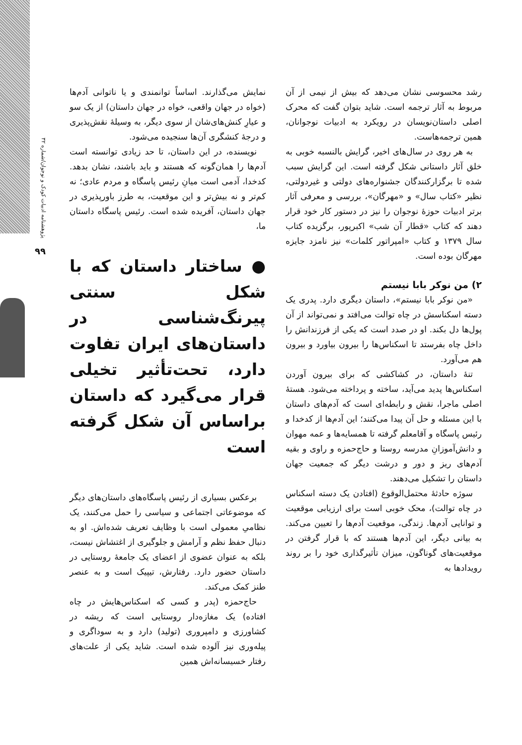پژوهشنامه ادبیات کودک و نوجوان/شماره ۳۲
۹۹
رشد محسوسی نشان می‌دهد که بیش از نیمی از آن مربوط به آثار ترجمه است. شاید بتوان گفت که محرک اصلی داستان‌نویسان در رویکرد به ادبیات نوجوانان، همین ترجمه‌هاست.
به هر روی در سال‌های اخیر، گرایش بالنسبه خوبی به خلق آثار داستانی شکل گرفته است. این گرایش سبب شده تا برگزارکنندگان جشنواره‌های دولتی و غیردولتی، نظیر «کتاب سال» و «مهرگان»، بررسی و معرفی آثار برتر ادبیات حوزهٔ نوجوان را نیز در دستور کار خود قرار دهند که کتاب «قطار آن شب» اکبرپور، برگزیده کتاب سال ۱۳۷۹ و کتاب «امپراتور کلمات» نیز نامزد جایزه مهرگان بوده است.
۲) من نوکر بابا نیستم
«من نوکر بابا نیستم»، داستان دیگری دارد. پدری یک دسته اسکناسش در چاه توالت می‌افتد و نمی‌تواند از آن پول‌ها دل بکند. او در صدد است که یکی از فرزندانش را داخل چاه بفرستد تا اسکناس‌ها را بیرون بیاورد و بیرون هم می‌آورد.
تنهٔ داستان، در کشاکشی که برای بیرون آوردن اسکناس‌ها پدید می‌آید، ساخته و پرداخته می‌شود. هستهٔ اصلی ماجرا، نقش و رابطه‌ای است که آدم‌های داستان با این مسئله و حل آن پیدا می‌کنند؛ این آدم‌ها از کدخدا و رئیس پاسگاه و آقامعلم گرفته تا همسایه‌ها و عمه مهوان و دانش‌آموزانِ مدرسه روستا و حاج‌حمزه و راوی و بقیه آدم‌های ریز و دور و درشت دیگر که جمعیت جهان داستان را تشکیل می‌دهند.
سوژه حادثهٔ محتمل‌الوقوع (افتادن یک دسته اسکناس در چاه توالت)، محک خوبی است برای ارزیابی موقعیت و توانایی آدم‌ها. زندگی، موقعیت آدم‌ها را تعیین می‌کند. به بیانی دیگر، این آدم‌ها هستند که با قرار گرفتن در موقعیت‌های گوناگون، میزان تأثیرگذاری خود را بر روند رویدادها به
نمایش می‌گذارند. اساساً توانمندی و یا ناتوانی آدم‌ها (خواه در جهان واقعی، خواه در جهان داستان) از یک سو و عیارِ کنش‌های‌شان از سوی دیگر، به وسیلهٔ نقش‌پذیری و درجهٔ کنشگری آن‌ها سنجیده می‌شود.
نویسنده، در این داستان، تا حد زیادی توانسته است آدم‌ها را همان‌گونه که هستند و باید باشند، نشان بدهد. کدخدا، آدمی است میانِ رئیس پاسگاه و مردم عادی؛ نه کم‌تر و نه بیش‌تر و این موقعیت، به طرز باورپذیری در جهان داستان، آفریده شده است. رئیس پاسگاه داستان ما،
● ساختار داستان که با شکل سنتی پیرنگ‌شناسی در داستان‌های ایران تفاوت دارد، تحت‌تأثیر تخیلی قرار می‌گیرد که داستان براساس آن شکل گرفته است
برعکس بسیاری از رئیس پاسگاه‌های داستان‌های دیگر که موضوعاتی اجتماعی و سیاسی را حمل می‌کنند، یک نظامیِ معمولی است با وظایف تعریف شده‌اش. او به دنبال حفظ نظم و آرامش و جلوگیری از اغتشاش نیست، بلکه به عنوان عضوی از اعضای یک جامعهٔ روستایی در داستان حضور دارد. رفتارش، تیپیک است و به عنصر طنز کمک می‌کند.
حاج‌حمزه (پدر و کسی که اسکناس‌هایش در چاه افتاده) یک مغازه‌دار روستایی است که ریشه در کشاورزی و دامپروری (تولید) دارد و به سوداگری و پیله‌وری نیز آلوده شده است. شاید یکی از علت‌های رفتار خسیسانه‌اش همین